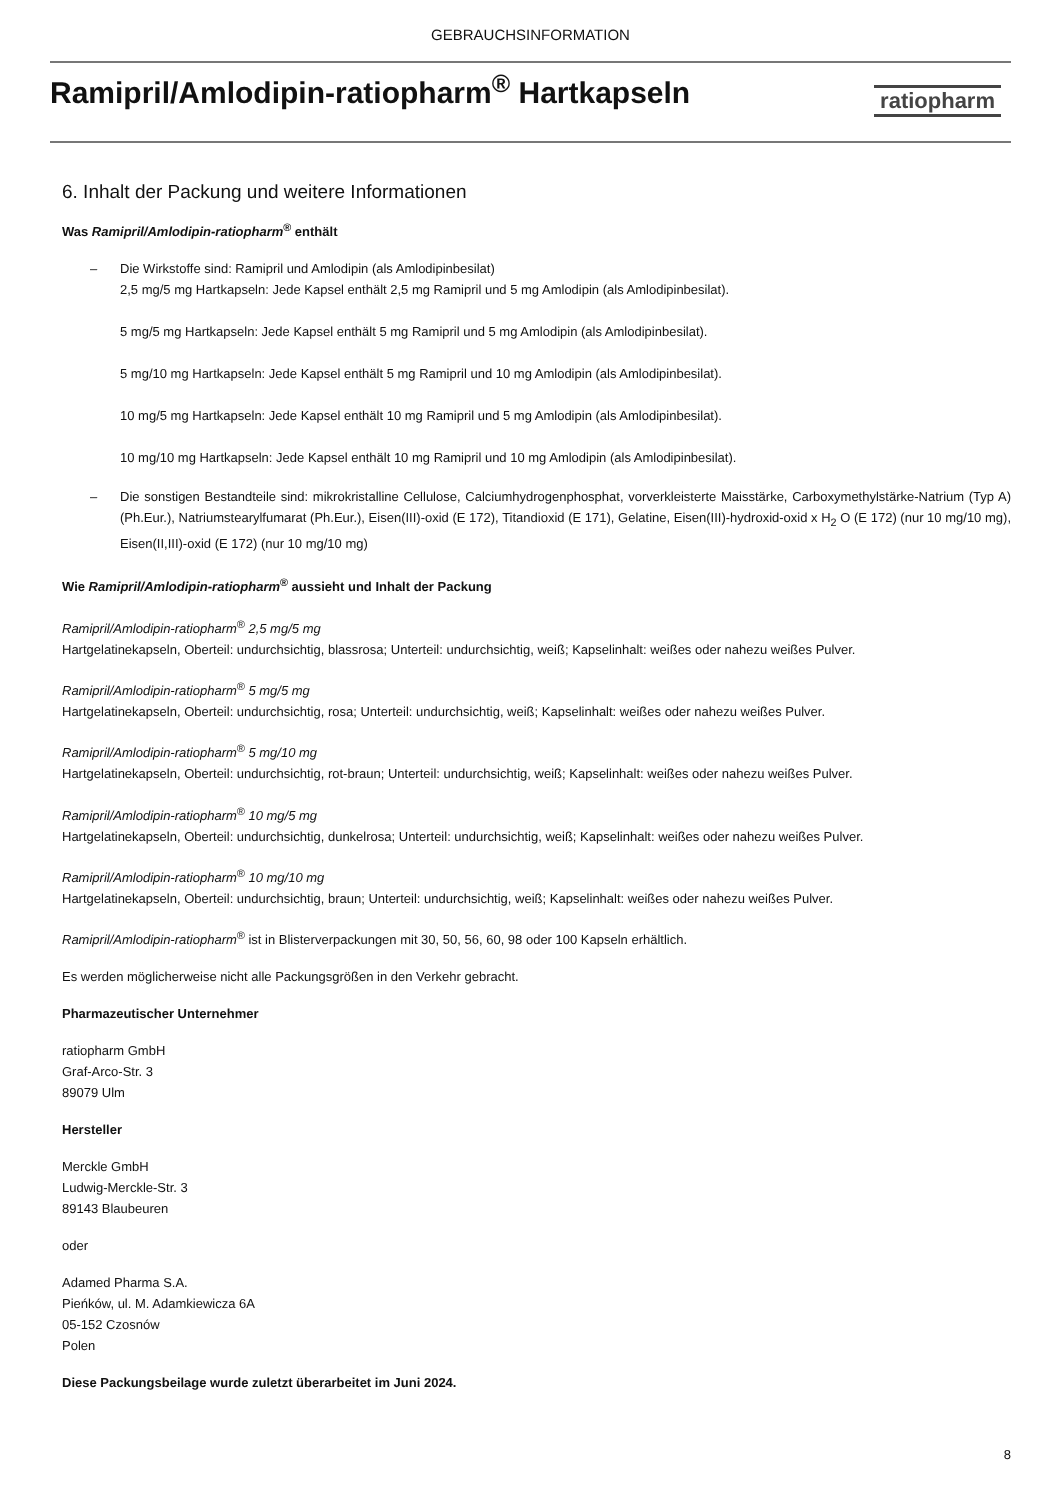GEBRAUCHSINFORMATION
Ramipril/Amlodipin-ratiopharm<sup>®</sup> Hartkapseln
ratiopharm
6. Inhalt der Packung und weitere Informationen
Was Ramipril/Amlodipin-ratiopharm<sup>®</sup> enthält
– Die Wirkstoffe sind: Ramipril und Amlodipin (als Amlodipinbesilat)
2,5 mg/5 mg Hartkapseln: Jede Kapsel enthält 2,5 mg Ramipril und 5 mg Amlodipin (als Amlodipinbesilat).
5 mg/5 mg Hartkapseln: Jede Kapsel enthält 5 mg Ramipril und 5 mg Amlodipin (als Amlodipinbesilat).
5 mg/10 mg Hartkapseln: Jede Kapsel enthält 5 mg Ramipril und 10 mg Amlodipin (als Amlodipinbesilat).
10 mg/5 mg Hartkapseln: Jede Kapsel enthält 10 mg Ramipril und 5 mg Amlodipin (als Amlodipinbesilat).
10 mg/10 mg Hartkapseln: Jede Kapsel enthält 10 mg Ramipril und 10 mg Amlodipin (als Amlodipinbesilat).
– Die sonstigen Bestandteile sind: mikrokristalline Cellulose, Calciumhydrogenphosphat, vorverkleisterte Maisstärke, Carboxymethylstärke-Natrium (Typ A) (Ph.Eur.), Natriumstearylfumarat (Ph.Eur.), Eisen(III)-oxid (E 172), Titandioxid (E 171), Gelatine, Eisen(III)-hydroxid-oxid x H<sub>2</sub> O (E 172) (nur 10 mg/10 mg), Eisen(II,III)-oxid (E 172) (nur 10 mg/10 mg)
Wie Ramipril/Amlodipin-ratiopharm<sup>®</sup> aussieht und Inhalt der Packung
Ramipril/Amlodipin-ratiopharm<sup>®</sup> 2,5 mg/5 mg
Hartgelatinekapseln, Oberteil: undurchsichtig, blassrosa; Unterteil: undurchsichtig, weiß; Kapselinhalt: weißes oder nahezu weißes Pulver.
Ramipril/Amlodipin-ratiopharm<sup>®</sup> 5 mg/5 mg
Hartgelatinekapseln, Oberteil: undurchsichtig, rosa; Unterteil: undurchsichtig, weiß; Kapselinhalt: weißes oder nahezu weißes Pulver.
Ramipril/Amlodipin-ratiopharm<sup>®</sup> 5 mg/10 mg
Hartgelatinekapseln, Oberteil: undurchsichtig, rot-braun; Unterteil: undurchsichtig, weiß; Kapselinhalt: weißes oder nahezu weißes Pulver.
Ramipril/Amlodipin-ratiopharm<sup>®</sup> 10 mg/5 mg
Hartgelatinekapseln, Oberteil: undurchsichtig, dunkelrosa; Unterteil: undurchsichtig, weiß; Kapselinhalt: weißes oder nahezu weißes Pulver.
Ramipril/Amlodipin-ratiopharm<sup>®</sup> 10 mg/10 mg
Hartgelatinekapseln, Oberteil: undurchsichtig, braun; Unterteil: undurchsichtig, weiß; Kapselinhalt: weißes oder nahezu weißes Pulver.
Ramipril/Amlodipin-ratiopharm<sup>®</sup> ist in Blisterverpackungen mit 30, 50, 56, 60, 98 oder 100 Kapseln erhältlich.
Es werden möglicherweise nicht alle Packungsgrößen in den Verkehr gebracht.
Pharmazeutischer Unternehmer
ratiopharm GmbH
Graf-Arco-Str. 3
89079 Ulm
Hersteller
Merckle GmbH
Ludwig-Merckle-Str. 3
89143 Blaubeuren
oder
Adamed Pharma S.A.
Pieńków, ul. M. Adamkiewicza 6A
05-152 Czosnów
Polen
Diese Packungsbeilage wurde zuletzt überarbeitet im Juni 2024.
8